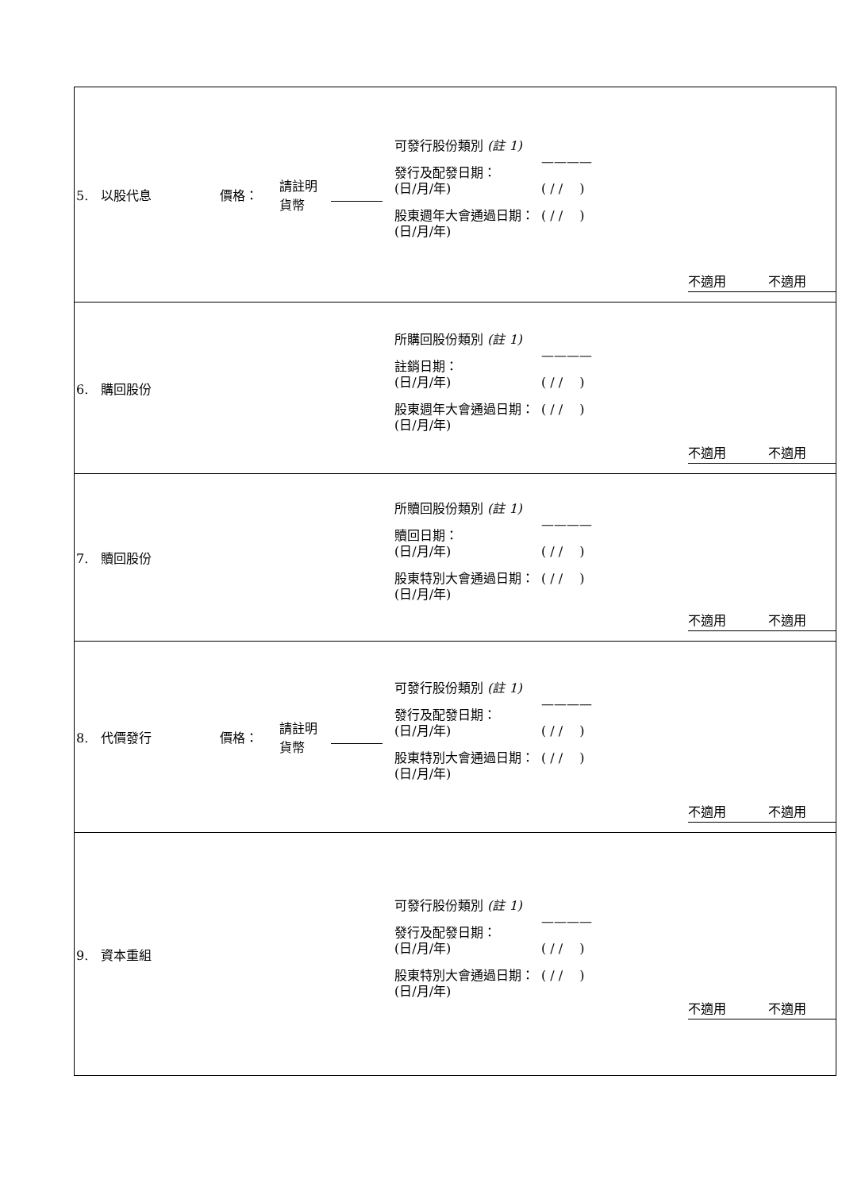| 5. 以股代息 價格： 請註明 貨幣 可發行股份類別 (註 1) 發行及配發日期： (日/月/年) 股東週年大會通過日期： (日/月/年) ———— ( / / ) ( / / ) 不適用 不適用 |
| 6. 購回股份 所購回股份類別 (註 1) 註銷日期： (日/月/年) 股東週年大會通過日期： (日/月/年) ———— ( / / ) ( / / ) 不適用 不適用 |
| 7. 贖回股份 所贖回股份類別 (註 1) 贖回日期： (日/月/年) 股東特別大會通過日期： (日/月/年) ———— ( / / ) ( / / ) 不適用 不適用 |
| 8. 代價發行 價格： 請註明 貨幣 可發行股份類別 (註 1) 發行及配發日期： (日/月/年) 股東特別大會通過日期： (日/月/年) ———— ( / / ) ( / / ) 不適用 不適用 |
| 9. 資本重組 可發行股份類別 (註 1) 發行及配發日期： (日/月/年) 股東特別大會通過日期： (日/月/年) ———— ( / / ) ( / / ) 不適用 不適用 |